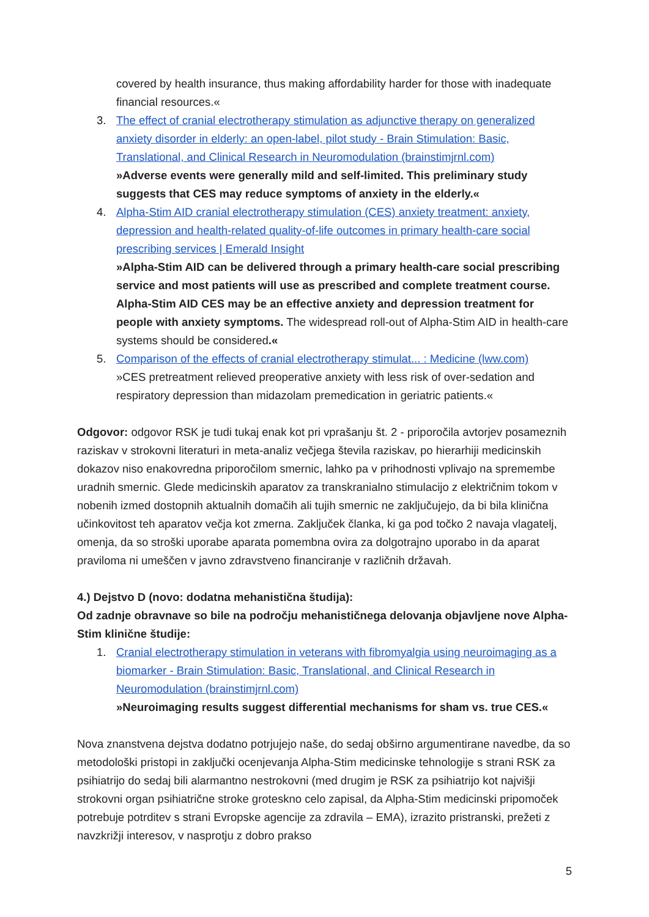covered by health insurance, thus making affordability harder for those with inadequate financial resources.«
3. The effect of cranial electrotherapy stimulation as adjunctive therapy on generalized anxiety disorder in elderly: an open-label, pilot study - Brain Stimulation: Basic, Translational, and Clinical Research in Neuromodulation (brainstimjrnl.com)
»Adverse events were generally mild and self-limited. This preliminary study suggests that CES may reduce symptoms of anxiety in the elderly.«
4. Alpha-Stim AID cranial electrotherapy stimulation (CES) anxiety treatment: anxiety, depression and health-related quality-of-life outcomes in primary health-care social prescribing services | Emerald Insight
»Alpha-Stim AID can be delivered through a primary health-care social prescribing service and most patients will use as prescribed and complete treatment course. Alpha-Stim AID CES may be an effective anxiety and depression treatment for people with anxiety symptoms. The widespread roll-out of Alpha-Stim AID in health-care systems should be considered.«
5. Comparison of the effects of cranial electrotherapy stimulat... : Medicine (lww.com)
»CES pretreatment relieved preoperative anxiety with less risk of over-sedation and respiratory depression than midazolam premedication in geriatric patients.«
Odgovor: odgovor RSK je tudi tukaj enak kot pri vprašanju št. 2 - priporočila avtorjev posameznih raziskav v strokovni literaturi in meta-analiz večjega števila raziskav, po hierarhiji medicinskih dokazov niso enakovredna priporočilom smernic, lahko pa v prihodnosti vplivajo na spremembe uradnih smernic. Glede medicinskih aparatov za transkranialno stimulacijo z električnim tokom v nobenih izmed dostopnih aktualnih domačih ali tujih smernic ne zaključujejo, da bi bila klinična učinkovitost teh aparatov večja kot zmerna. Zaključek članka, ki ga pod točko 2 navaja vlagatelj, omenja, da so stroški uporabe aparata pomembna ovira za dolgotrajno uporabo in da aparat praviloma ni umeščen v javno zdravstveno financiranje v različnih državah.
4.) Dejstvo D (novo: dodatna mehanistična študija):
Od zadnje obravnave so bile na področju mehanističnega delovanja objavljene nove Alpha-Stim klinične študije:
1. Cranial electrotherapy stimulation in veterans with fibromyalgia using neuroimaging as a biomarker - Brain Stimulation: Basic, Translational, and Clinical Research in Neuromodulation (brainstimjrnl.com)
»Neuroimaging results suggest differential mechanisms for sham vs. true CES.«
Nova znanstvena dejstva dodatno potrjujejo naše, do sedaj obširno argumentirane navedbe, da so metodološki pristopi in zaključki ocenjevanja Alpha-Stim medicinske tehnologije s strani RSK za psihiatrijo do sedaj bili alarmantno nestrokovni (med drugim je RSK za psihiatrijo kot najvišji strokovni organ psihiatrične stroke groteskno celo zapisal, da Alpha-Stim medicinski pripomoček potrebuje potrditev s strani Evropske agencije za zdravila – EMA), izrazito pristranski, prežeti z navzkrižji interesov, v nasprotju z dobro prakso
5